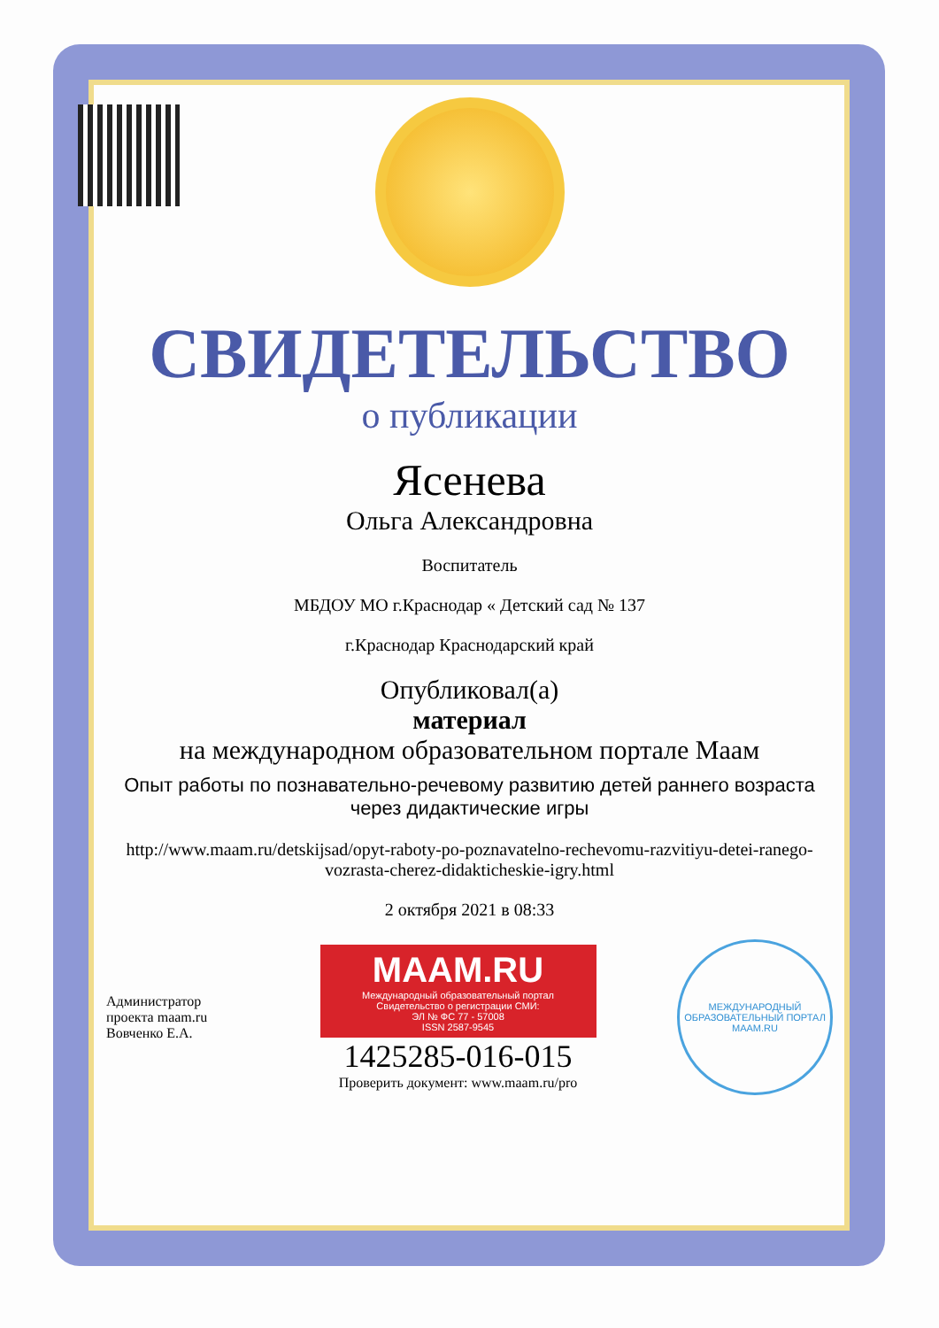СВИДЕТЕЛЬСТВО
о публикации
Ясенева
Ольга Александровна
Воспитатель
МБДОУ МО г.Краснодар « Детский сад № 137
г.Краснодар Краснодарский край
Опубликовал(а)
материал
на международном образовательном портале Маам
Опыт работы по познавательно-речевому развитию детей раннего возраста через дидактические игры
http://www.maam.ru/detskijsad/opyt-raboty-po-poznavatelno-rechevomu-razvitiyu-detei-ranego-vozrasta-cherez-didakticheskie-igry.html
2 октября 2021 в 08:33
Администратор проекта maam.ru Вовченко Е.А.
MAAM.RU
Международный образовательный портал
Свидетельство о регистрации СМИ:
ЭЛ № ФС 77 - 57008
ISSN 2587-9545
1425285-016-015
Проверить документ: www.maam.ru/pro
МЕЖДУНАРОДНЫЙ ОБРАЗОВАТЕЛЬНЫЙ ПОРТАЛ
MAAM.RU